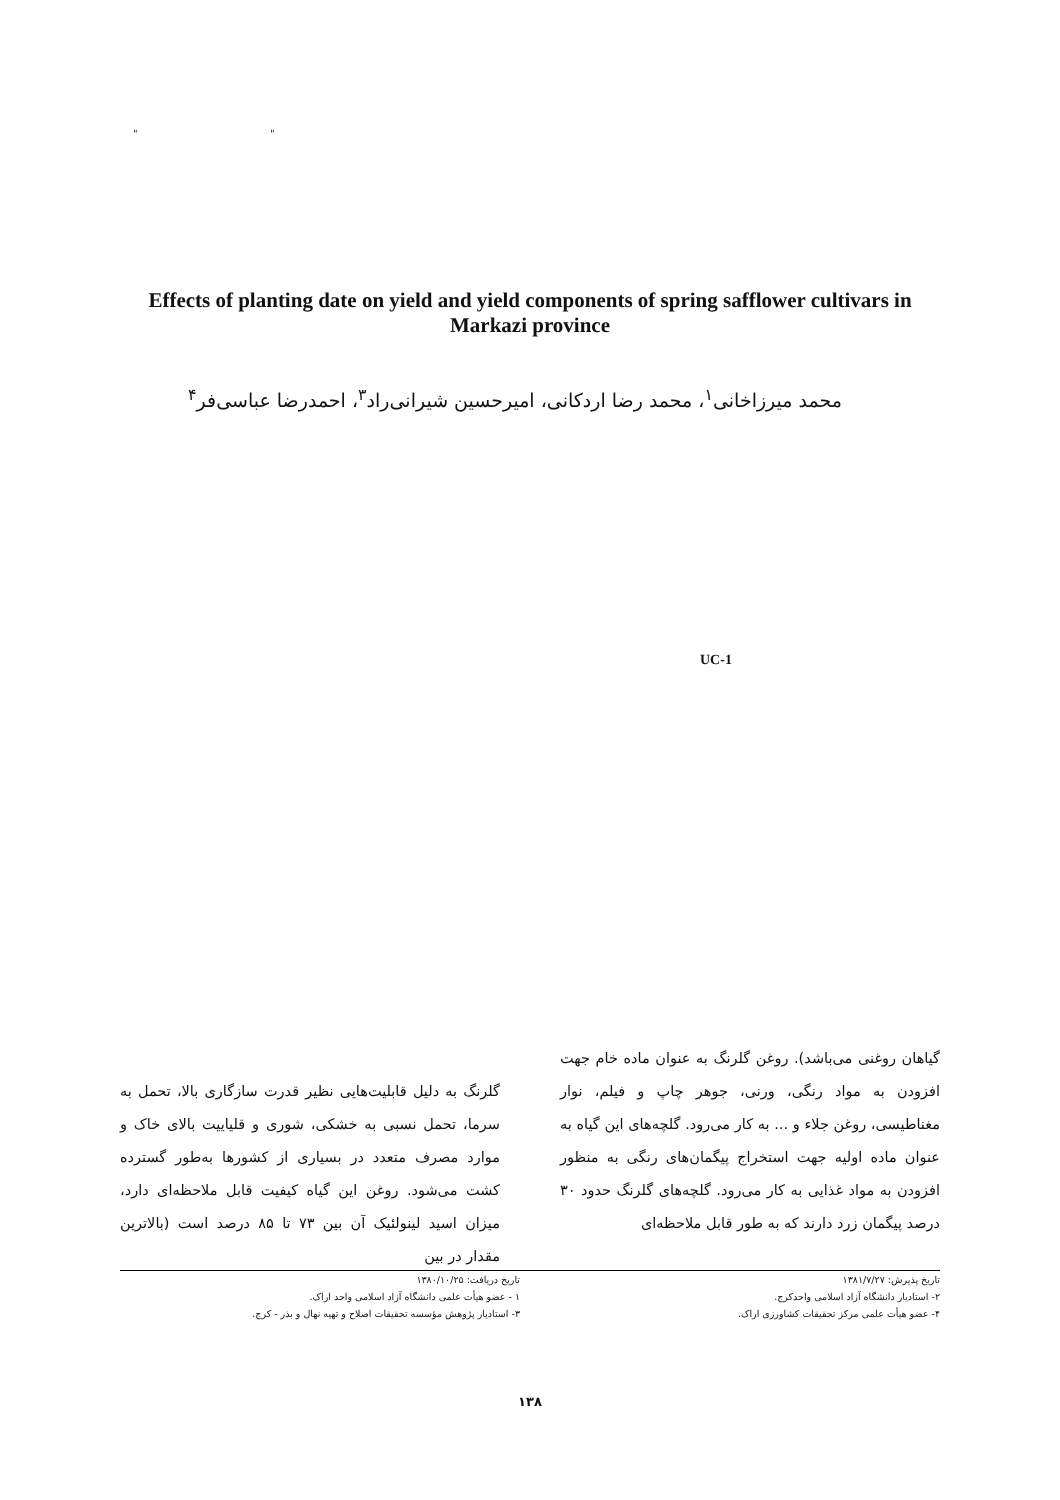" "
Effects of planting date on yield and yield components of spring safflower cultivars in Markazi province
محمد میرزاخانی<sup>۱</sup>، محمد رضا اردکانی، امیرحسین شیرانی‌راد<sup>۳</sup>، احمدرضا عباسی‌فر<sup>۴</sup>
UC-1
گلرنگ به دلیل قابلیت‌هایی نظیر قدرت سازگاری بالا، تحمل به سرما، تحمل نسبی به خشکی، شوری و قلیاییت بالای خاک و موارد مصرف متعدد در بسیاری از کشورها به‌طور گسترده کشت می‌شود. روغن این گیاه کیفیت قابل ملاحظه‌ای دارد، میزان اسید لینولئیک آن بین ۷۳ تا ۸۵ درصد است (بالاترین مقدار در بین
گیاهان روغنی می‌باشد). روغن گلرنگ به عنوان ماده خام جهت افزودن به مواد رنگی، ورنی، جوهر چاپ و فیلم، نوار مغناطیسی، روغن جلاء و ... به کار می‌رود. گلچه‌های این گیاه به عنوان ماده اولیه جهت استخراج پیگمان‌های رنگی به منظور افزودن به مواد غذایی به کار می‌رود. گلچه‌های گلرنگ حدود ۳۰ درصد پیگمان زرد دارند که به طور قابل ملاحظه‌ای
تاریخ دریافت: ۱۳۸۰/۱۰/۲۵
۱ - عضو هیأت علمی دانشگاه آزاد اسلامی واحد اراک.
۳- استادیار پژوهش مؤسسه تحقیقات اصلاح و تهیه نهال و بذر - کرج.
تاریخ پذیرش: ۱۳۸۱/۷/۲۷
۲- استادیار دانشگاه آزاد اسلامی واحدکرج.
۴- عضو هیأت علمی مرکز تحقیقات کشاورزی اراک.
۱۳۸